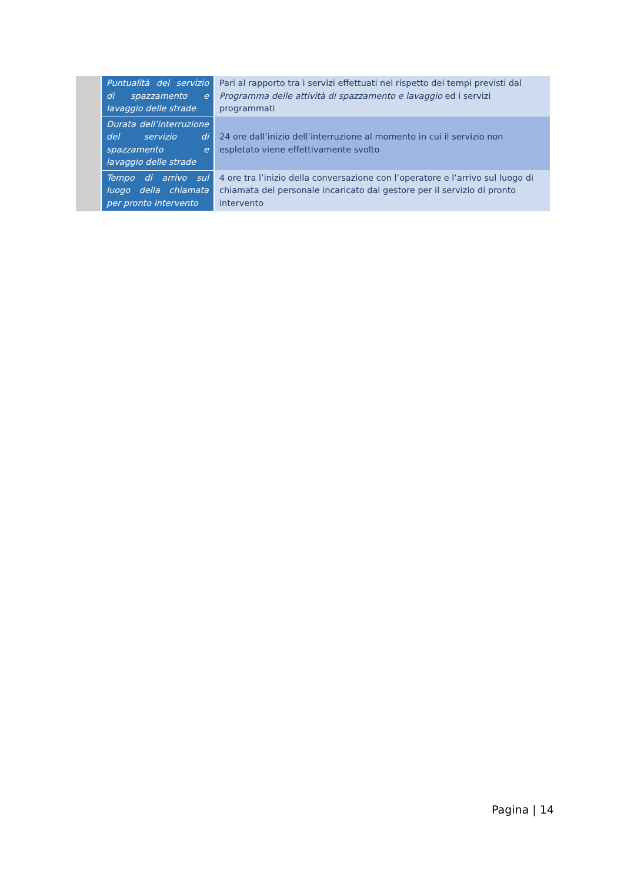| | Puntualità del servizio di spazzamento e lavaggio delle strade | Pari al rapporto tra i servizi effettuati nel rispetto dei tempi previsti dal Programma delle attività di spazzamento e lavaggio ed i servizi programmati |
| | Durata dell’interruzione del servizio di spazzamento e lavaggio delle strade | 24 ore dall’inizio dell’interruzione al momento in cui il servizio non espletato viene effettivamente svolto |
| | Tempo di arrivo sul luogo della chiamata per pronto intervento | 4 ore tra l’inizio della conversazione con l’operatore e l’arrivo sul luogo di chiamata del personale incaricato dal gestore per il servizio di pronto intervento |
Pagina | 14